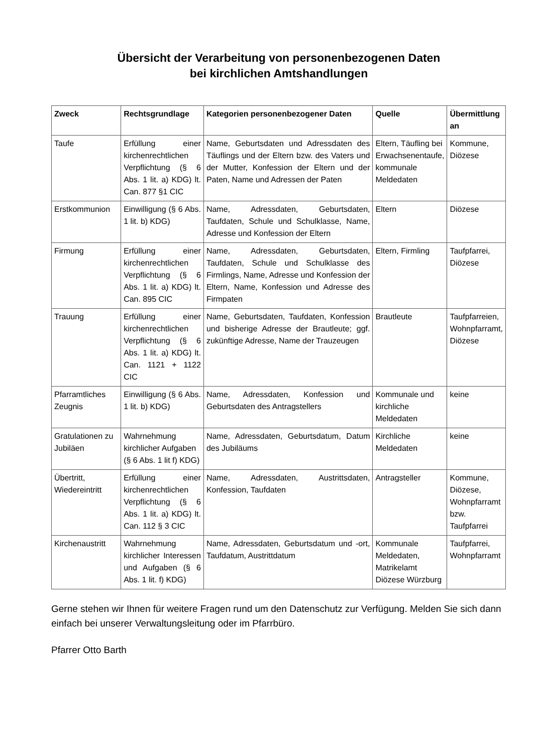Übersicht der Verarbeitung von personenbezogenen Daten
bei kirchlichen Amtshandlungen
| Zweck | Rechtsgrundlage | Kategorien personenbezogener Daten | Quelle | Übermittlung an |
| --- | --- | --- | --- | --- |
| Taufe | Erfüllung einer kirchenrechtlichen Verpflichtung (§ 6 Abs. 1 lit. a) KDG) lt. Can. 877 §1 CIC | Name, Geburtsdaten und Adressdaten des Täuflings und der Eltern bzw. des Vaters und der Mutter, Konfession der Eltern und der Paten, Name und Adressen der Paten | Eltern, Täufling bei Erwachsenentaufe, kommunale Meldedaten | Kommune, Diözese |
| Erstkommunion | Einwilligung (§ 6 Abs. 1 lit. b) KDG) | Name, Adressdaten, Geburtsdaten, Taufdaten, Schule und Schulklasse, Name, Adresse und Konfession der Eltern | Eltern | Diözese |
| Firmung | Erfüllung einer kirchenrechtlichen Verpflichtung (§ 6 Abs. 1 lit. a) KDG) lt. Can. 895 CIC | Name, Adressdaten, Geburtsdaten, Taufdaten, Schule und Schulklasse des Firmlings, Name, Adresse und Konfession der Eltern, Name, Konfession und Adresse des Firmpaten | Eltern, Firmling | Taufpfarrei, Diözese |
| Trauung | Erfüllung einer kirchenrechtlichen Verpflichtung (§ 6 Abs. 1 lit. a) KDG) lt. Can. 1121 + 1122 CIC | Name, Geburtsdaten, Taufdaten, Konfession und bisherige Adresse der Brautleute; ggf. zukünftige Adresse, Name der Trauzeugen | Brautleute | Taufpfarreien, Wohnpfarramt, Diözese |
| Pfarramtliches Zeugnis | Einwilligung (§ 6 Abs. 1 lit. b) KDG) | Name, Adressdaten, Konfession und Geburtsdaten des Antragstellers | Kommunale und kirchliche Meldedaten | keine |
| Gratulationen zu Jubiläen | Wahrnehmung kirchlicher Aufgaben (§ 6 Abs. 1 lit f) KDG) | Name, Adressdaten, Geburtsdatum, Datum des Jubiläums | Kirchliche Meldedaten | keine |
| Übertritt, Wiedereintritt | Erfüllung einer kirchenrechtlichen Verpflichtung (§ 6 Abs. 1 lit. a) KDG) lt. Can. 112 § 3 CIC | Name, Adressdaten, Austrittsdaten, Konfession, Taufdaten | Antragsteller | Kommune, Diözese, Wohnpfarramt bzw. Taufpfarrei |
| Kirchenaustritt | Wahrnehmung kirchlicher Interessen und Aufgaben (§ 6 Abs. 1 lit. f) KDG) | Name, Adressdaten, Geburtsdatum und -ort, Taufdatum, Austrittdatum | Kommunale Meldedaten, Matrikelamt Diözese Würzburg | Taufpfarrei, Wohnpfarramt |
Gerne stehen wir Ihnen für weitere Fragen rund um den Datenschutz zur Verfügung. Melden Sie sich dann einfach bei unserer Verwaltungsleitung oder im Pfarrbüro.
Pfarrer Otto Barth